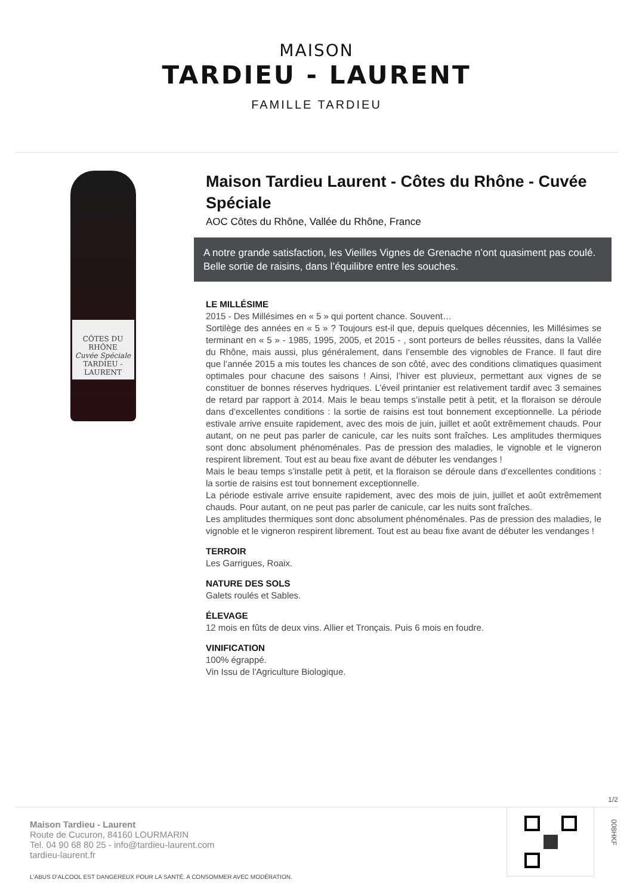MAISON
TARDIEU - LAURENT
FAMILLE TARDIEU
CÔTES DU RHÔNE
Cuvée Spéciale
TARDIEU - LAURENT
Maison Tardieu Laurent - Côtes du Rhône - Cuvée Spéciale
AOC Côtes du Rhône, Vallée du Rhône, France
A notre grande satisfaction, les Vieilles Vignes de Grenache n’ont quasiment pas coulé. Belle sortie de raisins, dans l’équilibre entre les souches.
LE MILLÉSIME
2015 - Des Millésimes en « 5 » qui portent chance. Souvent…
Sortilège des années en « 5 » ? Toujours est-il que, depuis quelques décennies, les Millésimes se terminant en « 5 » - 1985, 1995, 2005, et 2015 - , sont porteurs de belles réussites, dans la Vallée du Rhône, mais aussi, plus généralement, dans l’ensemble des vignobles de France. Il faut dire que l’année 2015 a mis toutes les chances de son côté, avec des conditions climatiques quasiment optimales pour chacune des saisons ! Ainsi, l’hiver est pluvieux, permettant aux vignes de se constituer de bonnes réserves hydriques. L’éveil printanier est relativement tardif avec 3 semaines de retard par rapport à 2014. Mais le beau temps s’installe petit à petit, et la floraison se déroule dans d’excellentes conditions : la sortie de raisins est tout bonnement exceptionnelle. La période estivale arrive ensuite rapidement, avec des mois de juin, juillet et août extrêmement chauds. Pour autant, on ne peut pas parler de canicule, car les nuits sont fraîches. Les amplitudes thermiques sont donc absolument phénoménales. Pas de pression des maladies, le vignoble et le vigneron respirent librement. Tout est au beau fixe avant de débuter les vendanges !
Mais le beau temps s’installe petit à petit, et la floraison se déroule dans d’excellentes conditions : la sortie de raisins est tout bonnement exceptionnelle.
La période estivale arrive ensuite rapidement, avec des mois de juin, juillet et août extrêmement chauds. Pour autant, on ne peut pas parler de canicule, car les nuits sont fraîches.
Les amplitudes thermiques sont donc absolument phénoménales. Pas de pression des maladies, le vignoble et le vigneron respirent librement. Tout est au beau fixe avant de débuter les vendanges !
TERROIR
Les Garrigues, Roaix.
NATURE DES SOLS
Galets roulés et Sables.
ÉLEVAGE
12 mois en fûts de deux vins. Allier et Tronçais. Puis 6 mois en foudre.
VINIFICATION
100% égrappé.
Vin Issu de l'Agriculture Biologique.
1/2
Maison Tardieu - Laurent
Route de Cucuron, 84160 LOURMARIN
Tel. 04 90 68 80 25 - info@tardieu-laurent.com
tardieu-laurent.fr
L'ABUS D'ALCOOL EST DANGEREUX POUR LA SANTÉ. A CONSOMMER AVEC MODÉRATION.
008HKF